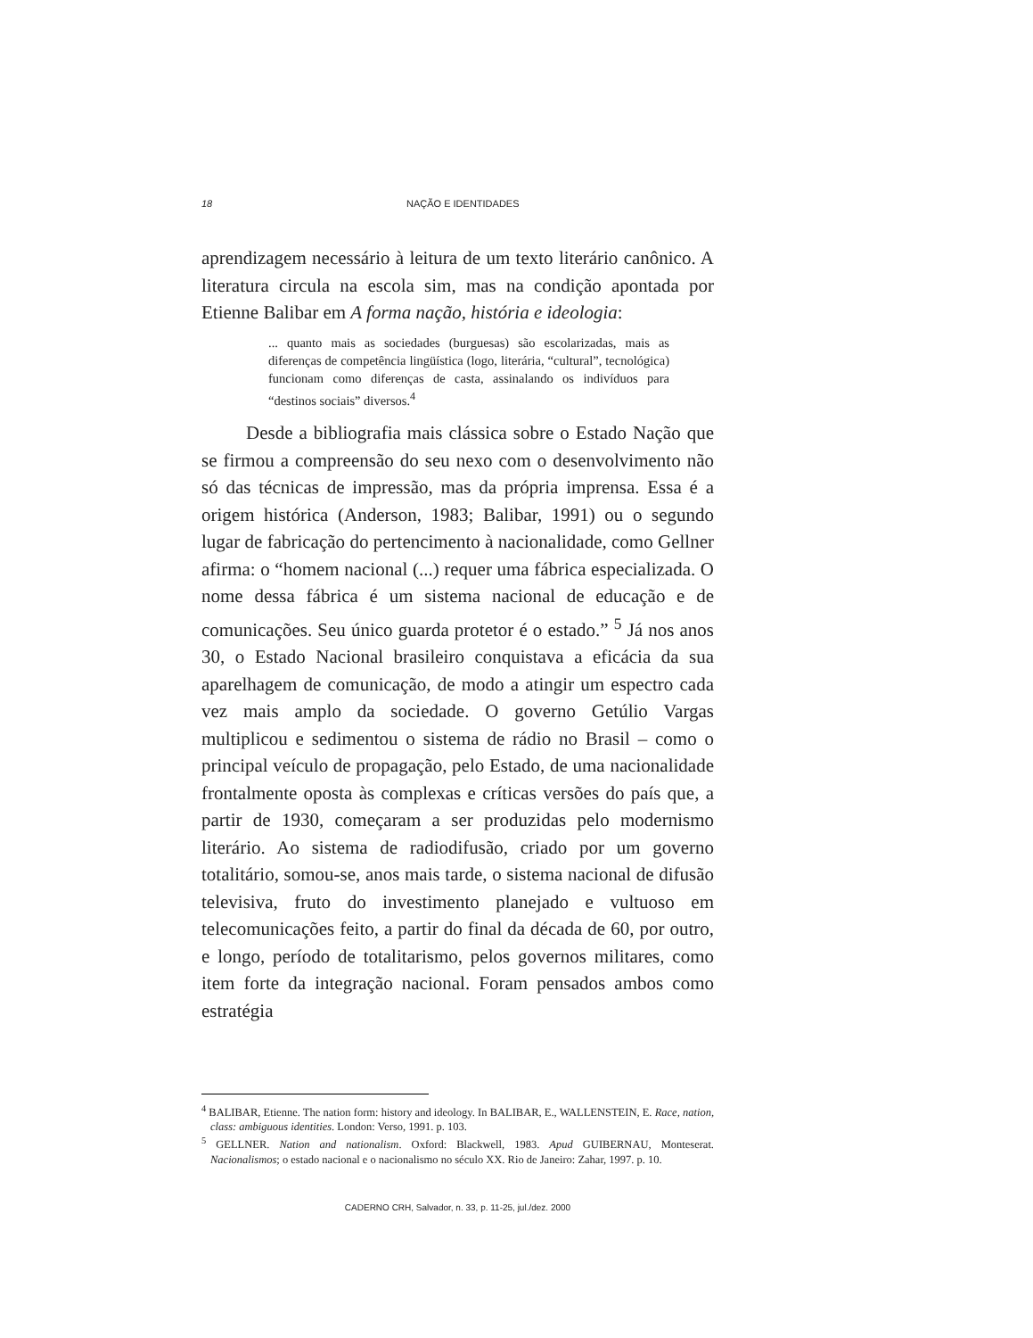18 NAÇÃO E IDENTIDADES
aprendizagem necessário à leitura de um texto literário canônico. A literatura circula na escola sim, mas na condição apontada por Etienne Balibar em A forma nação, história e ideologia:
... quanto mais as sociedades (burguesas) são escolarizadas, mais as diferenças de competência lingüística (logo, literária, “cultural”, tecnológica) funcionam como diferenças de casta, assinalando os indivíduos para “destinos sociais” diversos.<sup>4</sup>
Desde a bibliografia mais clássica sobre o Estado Nação que se firmou a compreensão do seu nexo com o desenvolvimento não só das técnicas de impressão, mas da própria imprensa. Essa é a origem histórica (Anderson, 1983; Balibar, 1991) ou o segundo lugar de fabricação do pertencimento à nacionalidade, como Gellner afirma: o “homem nacional (...) requer uma fábrica especializada. O nome dessa fábrica é um sistema nacional de educação e de comunicações. Seu único guarda protetor é o estado.” <sup>5</sup> Já nos anos 30, o Estado Nacional brasileiro conquistava a eficácia da sua aparelhagem de comunicação, de modo a atingir um espectro cada vez mais amplo da sociedade. O governo Getúlio Vargas multiplicou e sedimentou o sistema de rádio no Brasil – como o principal veículo de propagação, pelo Estado, de uma nacionalidade frontalmente oposta às complexas e críticas versões do país que, a partir de 1930, começaram a ser produzidas pelo modernismo literário. Ao sistema de radiodifusão, criado por um governo totalitário, somou-se, anos mais tarde, o sistema nacional de difusão televisiva, fruto do investimento planejado e vultuoso em telecomunicações feito, a partir do final da década de 60, por outro, e longo, período de totalitarismo, pelos governos militares, como item forte da integração nacional. Foram pensados ambos como estratégia
<sup>4</sup> BALIBAR, Etienne. The nation form: history and ideology. In BALIBAR, E., WALLENSTEIN, E. Race, nation, class: ambiguous identities. London: Verso, 1991. p. 103.
<sup>5</sup> GELLNER. Nation and nationalism. Oxford: Blackwell, 1983. Apud GUIBERNAU, Monteserat. Nacionalismos; o estado nacional e o nacionalismo no século XX. Rio de Janeiro: Zahar, 1997. p. 10.
CADERNO CRH, Salvador, n. 33, p. 11-25, jul./dez. 2000